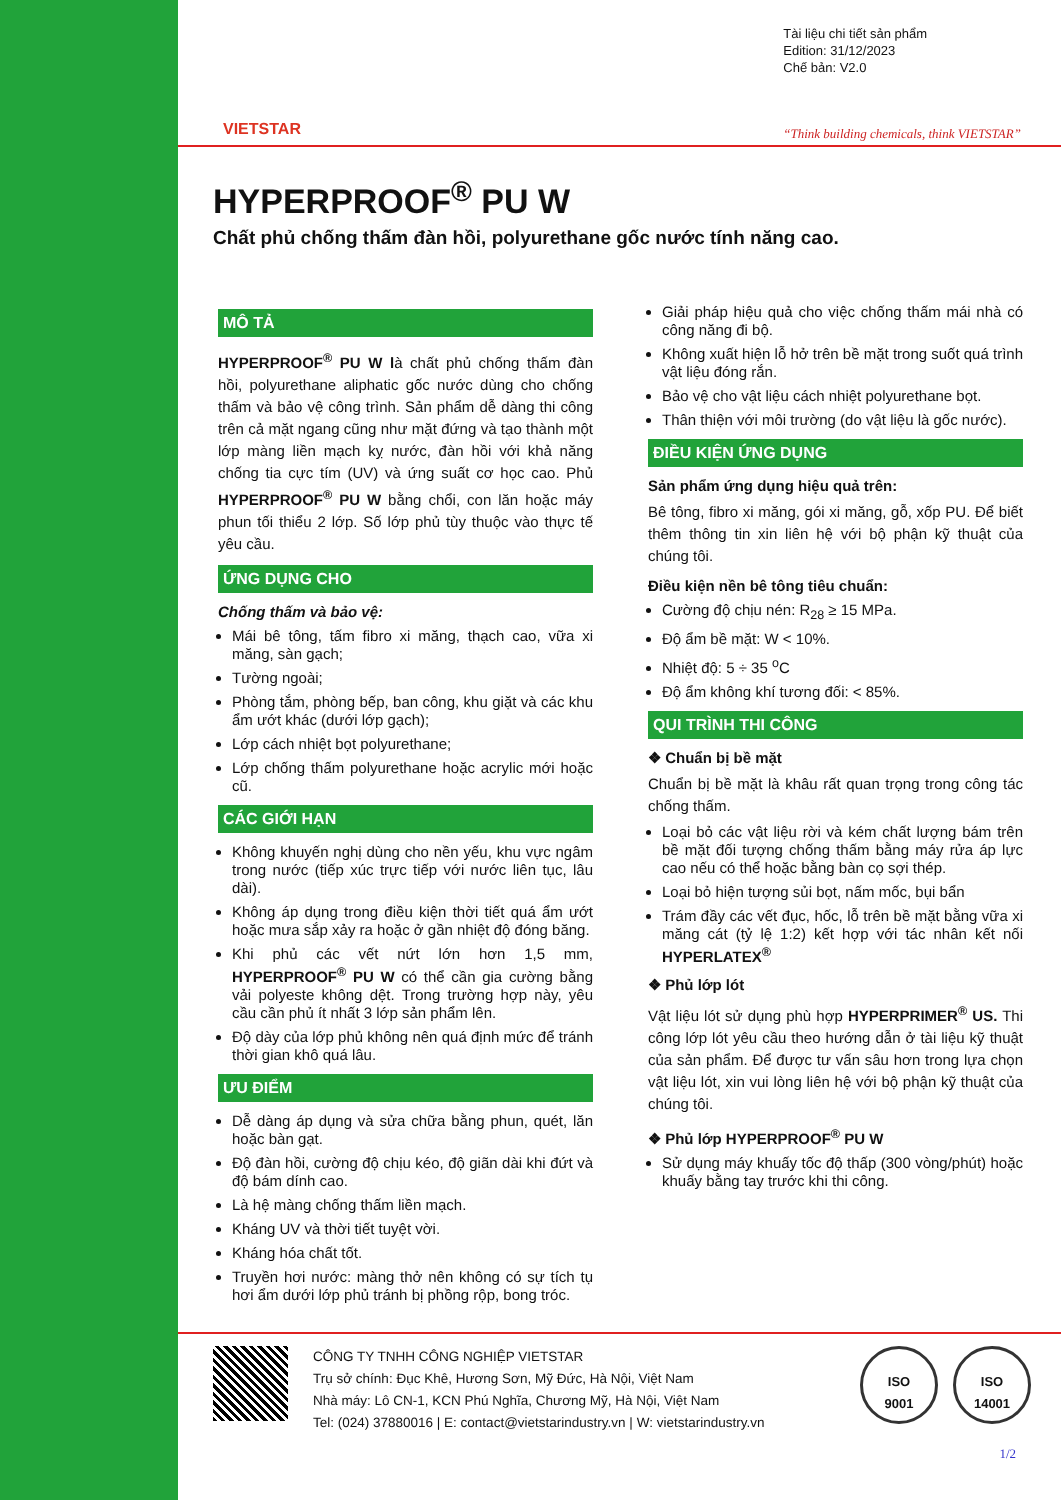VIETSTAR
Tài liệu chi tiết sản phẩm
Edition: 31/12/2023
Chế bản: V2.0
“Think building chemicals, think VIETSTAR”
HYPERPROOF<sup>®</sup> PU W
Chất phủ chống thấm đàn hồi, polyurethane gốc nước tính năng cao.
MÔ TẢ
HYPERPROOF<sup>®</sup> PU W là chất phủ chống thấm đàn hồi, polyurethane aliphatic gốc nước dùng cho chống thấm và bảo vệ công trình. Sản phẩm dễ dàng thi công trên cả mặt ngang cũng như mặt đứng và tạo thành một lớp màng liền mạch kỵ nước, đàn hồi với khả năng chống tia cực tím (UV) và ứng suất cơ học cao. Phủ HYPERPROOF<sup>®</sup> PU W bằng chổi, con lăn hoặc máy phun tối thiểu 2 lớp. Số lớp phủ tùy thuộc vào thực tế yêu cầu.
ỨNG DỤNG CHO
Chống thấm và bảo vệ:
Mái bê tông, tấm fibro xi măng, thạch cao, vữa xi măng, sàn gạch;
Tường ngoài;
Phòng tắm, phòng bếp, ban công, khu giặt và các khu ẩm ướt khác (dưới lớp gạch);
Lớp cách nhiệt bọt polyurethane;
Lớp chống thấm polyurethane hoặc acrylic mới hoặc cũ.
CÁC GIỚI HẠN
Không khuyến nghị dùng cho nền yếu, khu vực ngâm trong nước (tiếp xúc trực tiếp với nước liên tục, lâu dài).
Không áp dụng trong điều kiện thời tiết quá ẩm ướt hoặc mưa sắp xảy ra hoặc ở gần nhiệt độ đóng băng.
Khi phủ các vết nứt lớn hơn 1,5 mm, HYPERPROOF<sup>®</sup> PU W có thể cần gia cường bằng vải polyeste không dệt. Trong trường hợp này, yêu cầu cần phủ ít nhất 3 lớp sản phẩm lên.
Độ dày của lớp phủ không nên quá định mức để tránh thời gian khô quá lâu.
ƯU ĐIỂM
Dễ dàng áp dụng và sửa chữa bằng phun, quét, lăn hoặc bàn gạt.
Độ đàn hồi, cường độ chịu kéo, độ giãn dài khi đứt và độ bám dính cao.
Là hệ màng chống thấm liền mạch.
Kháng UV và thời tiết tuyệt vời.
Kháng hóa chất tốt.
Truyền hơi nước: màng thở nên không có sự tích tụ hơi ẩm dưới lớp phủ tránh bị phồng rộp, bong tróc.
Giải pháp hiệu quả cho việc chống thấm mái nhà có công năng đi bộ.
Không xuất hiện lỗ hở trên bề mặt trong suốt quá trình vật liệu đóng rắn.
Bảo vệ cho vật liệu cách nhiệt polyurethane bọt.
Thân thiện với môi trường (do vật liệu là gốc nước).
ĐIỀU KIỆN ỨNG DỤNG
Sản phẩm ứng dụng hiệu quả trên:
Bê tông, fibro xi măng, gói xi măng, gỗ, xốp PU. Để biết thêm thông tin xin liên hệ với bộ phận kỹ thuật của chúng tôi.
Điều kiện nền bê tông tiêu chuẩn:
Cường độ chịu nén: R<sub>28</sub> ≥ 15 MPa.
Độ ẩm bề mặt: W < 10%.
Nhiệt độ: 5 ÷ 35 <sup>o</sup>C
Độ ẩm không khí tương đối: < 85%.
QUI TRÌNH THI CÔNG
❖ Chuẩn bị bề mặt
Chuẩn bị bề mặt là khâu rất quan trọng trong công tác chống thấm.
Loại bỏ các vật liệu rời và kém chất lượng bám trên bề mặt đối tượng chống thấm bằng máy rửa áp lực cao nếu có thể hoặc bằng bàn cọ sợi thép.
Loại bỏ hiện tượng sủi bọt, nấm mốc, bụi bẩn
Trám đầy các vết đục, hốc, lỗ trên bề mặt bằng vữa xi măng cát (tỷ lệ 1:2) kết hợp với tác nhân kết nối HYPERLATEX<sup>®</sup>
❖ Phủ lớp lót
Vật liệu lót sử dụng phù hợp HYPERPRIMER<sup>®</sup> US. Thi công lớp lót yêu cầu theo hướng dẫn ở tài liệu kỹ thuật của sản phẩm. Để được tư vấn sâu hơn trong lựa chọn vật liệu lót, xin vui lòng liên hệ với bộ phận kỹ thuật của chúng tôi.
❖ Phủ lớp HYPERPROOF<sup>®</sup> PU W
Sử dụng máy khuấy tốc độ thấp (300 vòng/phút) hoặc khuấy bằng tay trước khi thi công.
CÔNG TY TNHH CÔNG NGHIỆP VIETSTAR
Trụ sở chính: Đục Khê, Hương Sơn, Mỹ Đức, Hà Nội, Việt Nam
Nhà máy: Lô CN-1, KCN Phú Nghĩa, Chương Mỹ, Hà Nội, Việt Nam
Tel: (024) 37880016 | E: contact@vietstarindustry.vn | W: vietstarindustry.vn
ISO
9001
ISO
14001
1/2